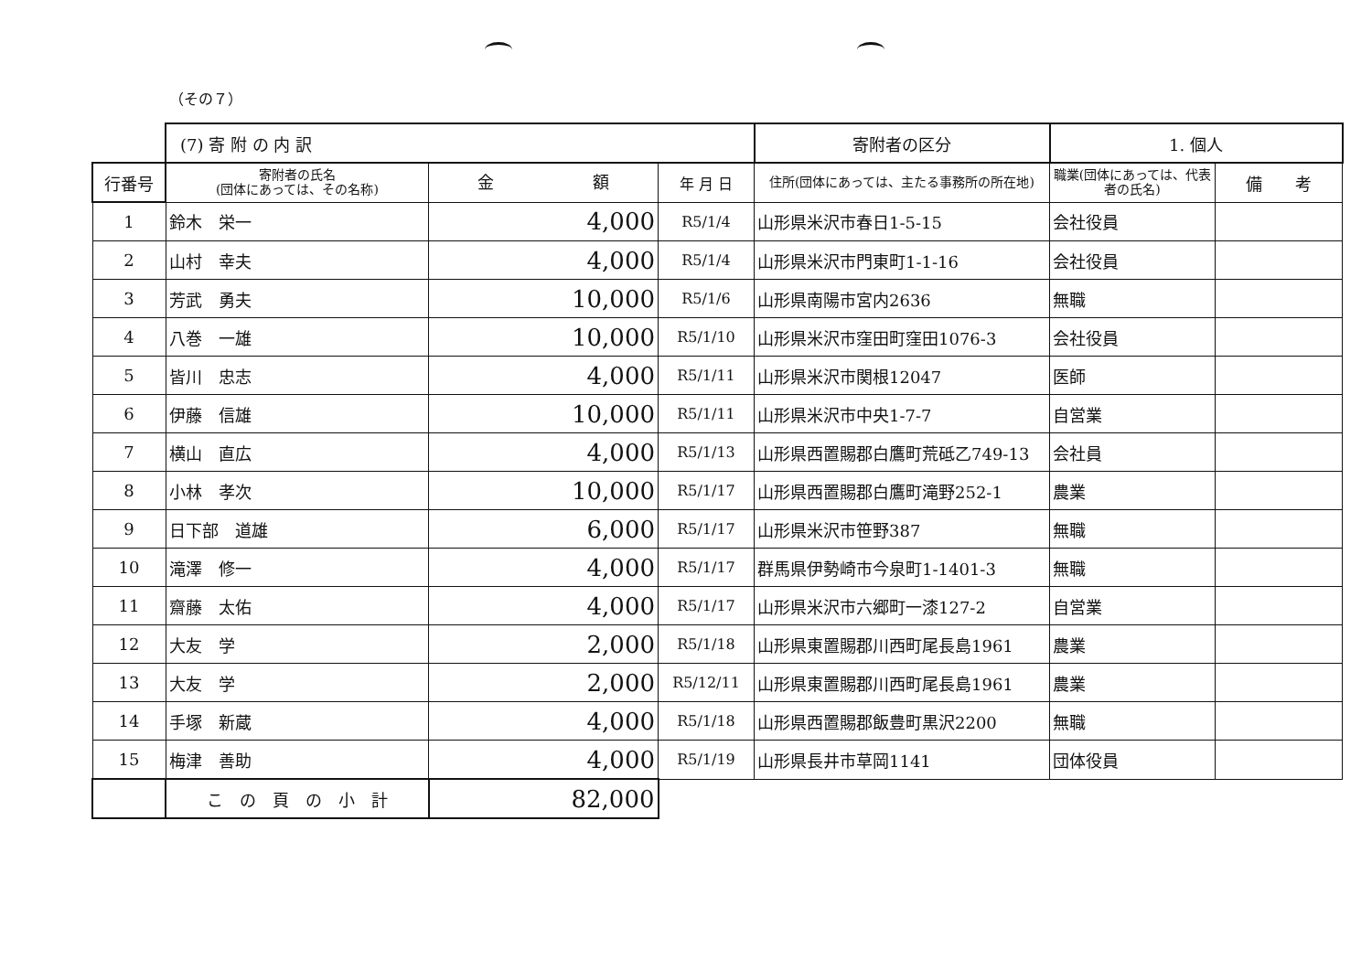（その７）
| | (7) 寄 附 の 内 訳 | | | 寄附者の区分 | 1. 個人 | |
| 行番号 | 寄附者の氏名 (団体にあっては、その名称) | 金 額 | 年 月 日 | 住所(団体にあっては、主たる事務所の所在地) | 職業(団体にあっては、代表者の氏名) | 備 考 |
| 1 | 鈴木 栄一 | 4,000 | R5/1/4 | 山形県米沢市春日1-5-15 | 会社役員 | |
| 2 | 山村 幸夫 | 4,000 | R5/1/4 | 山形県米沢市門東町1-1-16 | 会社役員 | |
| 3 | 芳武 勇夫 | 10,000 | R5/1/6 | 山形県南陽市宮内2636 | 無職 | |
| 4 | 八巻 一雄 | 10,000 | R5/1/10 | 山形県米沢市窪田町窪田1076-3 | 会社役員 | |
| 5 | 皆川 忠志 | 4,000 | R5/1/11 | 山形県米沢市関根12047 | 医師 | |
| 6 | 伊藤 信雄 | 10,000 | R5/1/11 | 山形県米沢市中央1-7-7 | 自営業 | |
| 7 | 横山 直広 | 4,000 | R5/1/13 | 山形県西置賜郡白鷹町荒砥乙749-13 | 会社員 | |
| 8 | 小林 孝次 | 10,000 | R5/1/17 | 山形県西置賜郡白鷹町滝野252-1 | 農業 | |
| 9 | 日下部 道雄 | 6,000 | R5/1/17 | 山形県米沢市笹野387 | 無職 | |
| 10 | 滝澤 修一 | 4,000 | R5/1/17 | 群馬県伊勢崎市今泉町1-1401-3 | 無職 | |
| 11 | 齋藤 太佑 | 4,000 | R5/1/17 | 山形県米沢市六郷町一漆127-2 | 自営業 | |
| 12 | 大友 学 | 2,000 | R5/1/18 | 山形県東置賜郡川西町尾長島1961 | 農業 | |
| 13 | 大友 学 | 2,000 | R5/12/11 | 山形県東置賜郡川西町尾長島1961 | 農業 | |
| 14 | 手塚 新蔵 | 4,000 | R5/1/18 | 山形県西置賜郡飯豊町黒沢2200 | 無職 | |
| 15 | 梅津 善助 | 4,000 | R5/1/19 | 山形県長井市草岡1141 | 団体役員 | |
| | こ の 頁 の 小 計 | 82,000 | | | | |